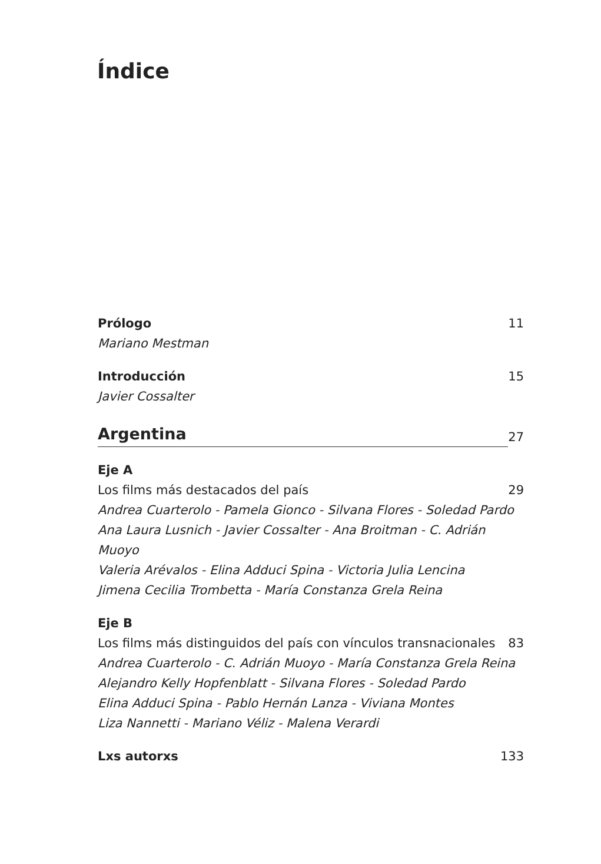Índice
Prólogo 11
Mariano Mestman
Introducción 15
Javier Cossalter
Argentina
27
Eje A
Los films más destacados del país 29
Andrea Cuarterolo - Pamela Gionco - Silvana Flores - Soledad Pardo
Ana Laura Lusnich - Javier Cossalter - Ana Broitman - C. Adrián Muoyo
Valeria Arévalos - Elina Adduci Spina - Victoria Julia Lencina
Jimena Cecilia Trombetta - María Constanza Grela Reina
Eje B
Los films más distinguidos del país con vínculos transnacionales 83
Andrea Cuarterolo - C. Adrián Muoyo - María Constanza Grela Reina
Alejandro Kelly Hopfenblatt - Silvana Flores - Soledad Pardo
Elina Adduci Spina - Pablo Hernán Lanza - Viviana Montes
Liza Nannetti - Mariano Véliz - Malena Verardi
Lxs autorxs 133